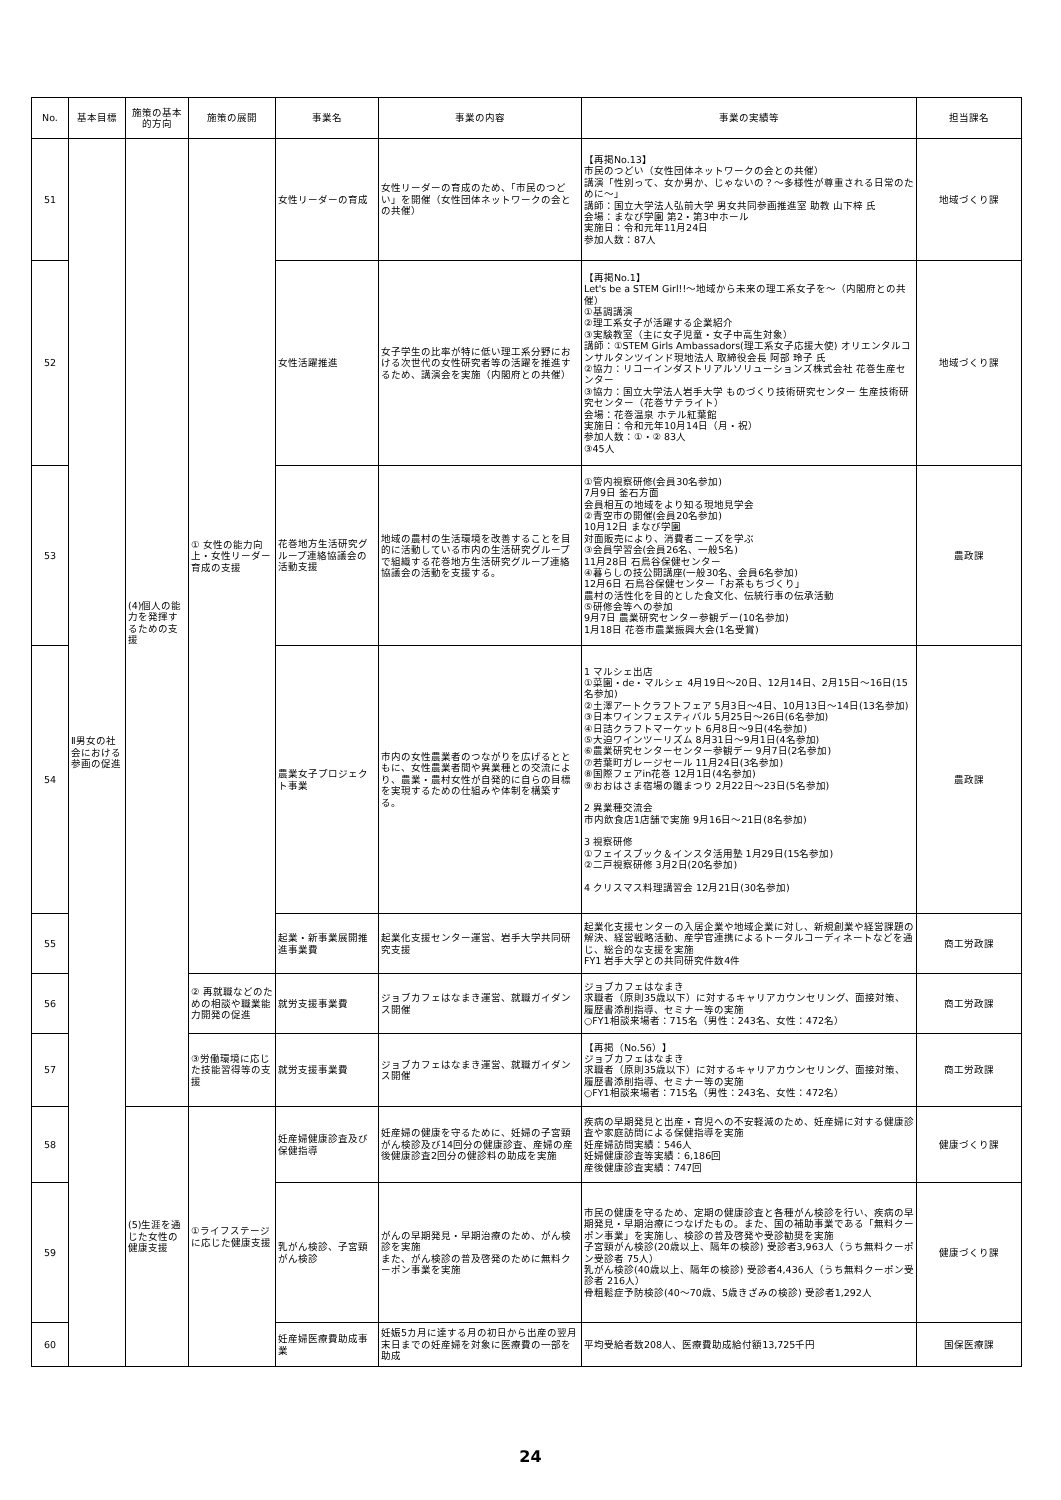| No. | 基本目標 | 施策の基本的方向 | 施策の展開 | 事業名 | 事業の内容 | 事業の実績等 | 担当課名 |
| --- | --- | --- | --- | --- | --- | --- | --- |
| 51 | Ⅱ男女の社会における参画の促進 | (4)個人の能力を発揮するための支援 | ① 女性の能力向上・女性リーダー育成の支援 | 女性リーダーの育成 | 女性リーダーの育成のため、「市民のつどい」を開催（女性団体ネットワークの会との共催） | 【再掲No.13】 市民のつどい（女性団体ネットワークの会との共催） 講演「性別って、女か男か、じゃないの？～多様性が尊重される日常のために～」 講師：国立大学法人弘前大学 男女共同参画推進室 助教 山下梓 氏 会場：まなび学園 第2・第3中ホール 実施日：令和元年11月24日 参加人数：87人 | 地域づくり課 |
| 52 | | | | 女性活躍推進 | 女子学生の比率が特に低い理工系分野における次世代の女性研究者等の活躍を推進するため、講演会を実施（内閣府との共催） | 【再掲No.1】 Let's be a STEM Girl!!～地域から未来の理工系女子を～（内閣府との共催） ①基調講演 ②理工系女子が活躍する企業紹介 ③実験教室（主に女子児童・女子中高生対象） 講師：①STEM Girls Ambassadors(理工系女子応援大使) オリエンタルコンサルタンツインド現地法人 取締役会長 阿部 玲子 氏 ②協力：リコーインダストリアルソリューションズ株式会社 花巻生産センター ③協力：国立大学法人岩手大学 ものづくり技術研究センター 生産技術研究センター（花巻サテライト） 会場：花巻温泉 ホテル紅葉館 実施日：令和元年10月14日（月・祝） 参加人数：①・② 83人 ③45人 | 地域づくり課 |
| 53 | | | | 花巻地方生活研究グループ連絡協議会の活動支援 | 地域の農村の生活環境を改善することを目的に活動している市内の生活研究グループで組織する花巻地方生活研究グループ連絡協議会の活動を支援する。 | ①管内視察研修(会員30名参加) 7月9日 釜石方面 会員相互の地域をより知る現地見学会 ②青空市の開催(会員20名参加) 10月12日 まなび学園 対面販売により、消費者ニーズを学ぶ ③会員学習会(会員26名、一般5名) 11月28日 石鳥谷保健センター ④暮らしの技公開講座(一般30名、会員6名参加) 12月6日 石鳥谷保健センター「お茶もちづくり」 農村の活性化を目的とした食文化、伝統行事の伝承活動 ⑤研修会等への参加 9月7日 農業研究センター参観デー(10名参加) 1月18日 花巻市農業振興大会(1名受賞) | 農政課 |
| 54 | | | | 農業女子プロジェクト事業 | 市内の女性農業者のつながりを広げるとともに、女性農業者間や異業種との交流により、農業・農村女性が自発的に自らの目標を実現するための仕組みや体制を構築する。 | 1 マルシェ出店 ①菜園・de・マルシェ 4月19日～20日、12月14日、2月15日～16日(15名参加) ②土澤アートクラフトフェア 5月3日～4日、10月13日～14日(13名参加) ③日本ワインフェスティバル 5月25日～26日(6名参加) ④日詰クラフトマーケット 6月8日～9日(4名参加) ⑤大迫ワインツーリズム 8月31日～9月1日(4名参加) ⑥農業研究センターセンター参観デー 9月7日(2名参加) ⑦若葉町ガレージセール 11月24日(3名参加) ⑧国際フェアin花巻 12月1日(4名参加) ⑨おおはさま宿場の雛まつり 2月22日～23日(5名参加) 2 異業種交流会 市内飲食店1店舗で実施 9月16日～21日(8名参加) 3 視察研修 ①フェイスブック＆インスタ活用塾 1月29日(15名参加) ②二戸視察研修 3月2日(20名参加) 4 クリスマス料理講習会 12月21日(30名参加) | 農政課 |
| 55 | | | | 起業・新事業展開推進事業費 | 起業化支援センター運営、岩手大学共同研究支援 | 起業化支援センターの入居企業や地域企業に対し、新規創業や経営課題の解決、経営戦略活動、産学官連携によるトータルコーディネートなどを通じ、総合的な支援を実施 FY1 岩手大学との共同研究件数4件 | 商工労政課 |
| 56 | | | ② 再就職などのための相談や職業能力開発の促進 | 就労支援事業費 | ジョブカフェはなまき運営、就職ガイダンス開催 | ジョブカフェはなまき 求職者（原則35歳以下）に対するキャリアカウンセリング、面接対策、履歴書添削指導、セミナー等の実施 ○FY1相談来場者：715名（男性：243名、女性：472名） | 商工労政課 |
| 57 | | | ③労働環境に応じた技能習得等の支援 | 就労支援事業費 | ジョブカフェはなまき運営、就職ガイダンス開催 | 【再掲（No.56）】 ジョブカフェはなまき 求職者（原則35歳以下）に対するキャリアカウンセリング、面接対策、履歴書添削指導、セミナー等の実施 ○FY1相談来場者：715名（男性：243名、女性：472名） | 商工労政課 |
| 58 | | (5)生涯を通じた女性の健康支援 | ①ライフステージに応じた健康支援 | 妊産婦健康診査及び保健指導 | 妊産婦の健康を守るために、妊婦の子宮頸がん検診及び14回分の健康診査、産婦の産後健康診査2回分の健診料の助成を実施 | 疾病の早期発見と出産・育児への不安軽減のため、妊産婦に対する健康診査や家庭訪問による保健指導を実施 妊産婦訪問実績：546人 妊婦健康診査等実績：6,186回 産後健康診査実績：747回 | 健康づくり課 |
| 59 | | | | 乳がん検診、子宮頸がん検診 | がんの早期発見・早期治療のため、がん検診を実施 また、がん検診の普及啓発のために無料クーポン事業を実施 | 市民の健康を守るため、定期の健康診査と各種がん検診を行い、疾病の早期発見・早期治療につなげたもの。また、国の補助事業である「無料クーポン事業」を実施し、検診の普及啓発や受診勧奨を実施 子宮頸がん検診(20歳以上、隔年の検診) 受診者3,963人（うち無料クーポン受診者 75人） 乳がん検診(40歳以上、隔年の検診) 受診者4,436人（うち無料クーポン受診者 216人） 骨粗鬆症予防検診(40～70歳、5歳きざみの検診) 受診者1,292人 | 健康づくり課 |
| 60 | | | | 妊産婦医療費助成事業 | 妊娠5カ月に達する月の初日から出産の翌月末日までの妊産婦を対象に医療費の一部を助成 | 平均受給者数208人、医療費助成給付額13,725千円 | 国保医療課 |
24